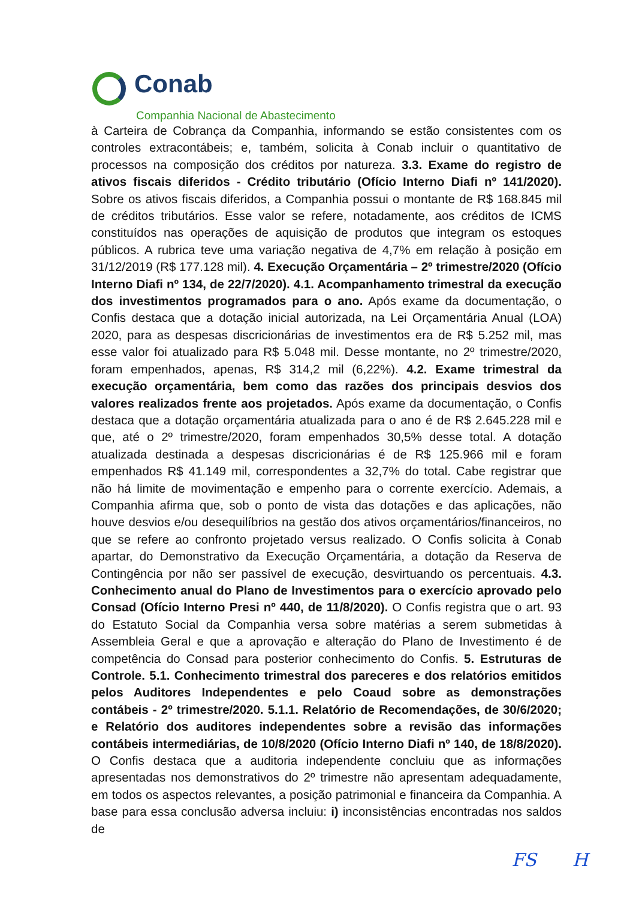Conab
Companhia Nacional de Abastecimento
à Carteira de Cobrança da Companhia, informando se estão consistentes com os controles extracontábeis; e, também, solicita à Conab incluir o quantitativo de processos na composição dos créditos por natureza. 3.3. Exame do registro de ativos fiscais diferidos - Crédito tributário (Ofício Interno Diafi nº 141/2020). Sobre os ativos fiscais diferidos, a Companhia possui o montante de R$ 168.845 mil de créditos tributários. Esse valor se refere, notadamente, aos créditos de ICMS constituídos nas operações de aquisição de produtos que integram os estoques públicos. A rubrica teve uma variação negativa de 4,7% em relação à posição em 31/12/2019 (R$ 177.128 mil). 4. Execução Orçamentária – 2º trimestre/2020 (Ofício Interno Diafi nº 134, de 22/7/2020). 4.1. Acompanhamento trimestral da execução dos investimentos programados para o ano. Após exame da documentação, o Confis destaca que a dotação inicial autorizada, na Lei Orçamentária Anual (LOA) 2020, para as despesas discricionárias de investimentos era de R$ 5.252 mil, mas esse valor foi atualizado para R$ 5.048 mil. Desse montante, no 2º trimestre/2020, foram empenhados, apenas, R$ 314,2 mil (6,22%). 4.2. Exame trimestral da execução orçamentária, bem como das razões dos principais desvios dos valores realizados frente aos projetados. Após exame da documentação, o Confis destaca que a dotação orçamentária atualizada para o ano é de R$ 2.645.228 mil e que, até o 2º trimestre/2020, foram empenhados 30,5% desse total. A dotação atualizada destinada a despesas discricionárias é de R$ 125.966 mil e foram empenhados R$ 41.149 mil, correspondentes a 32,7% do total. Cabe registrar que não há limite de movimentação e empenho para o corrente exercício. Ademais, a Companhia afirma que, sob o ponto de vista das dotações e das aplicações, não houve desvios e/ou desequilíbrios na gestão dos ativos orçamentários/financeiros, no que se refere ao confronto projetado versus realizado. O Confis solicita à Conab apartar, do Demonstrativo da Execução Orçamentária, a dotação da Reserva de Contingência por não ser passível de execução, desvirtuando os percentuais. 4.3. Conhecimento anual do Plano de Investimentos para o exercício aprovado pelo Consad (Ofício Interno Presi nº 440, de 11/8/2020). O Confis registra que o art. 93 do Estatuto Social da Companhia versa sobre matérias a serem submetidas à Assembleia Geral e que a aprovação e alteração do Plano de Investimento é de competência do Consad para posterior conhecimento do Confis. 5. Estruturas de Controle. 5.1. Conhecimento trimestral dos pareceres e dos relatórios emitidos pelos Auditores Independentes e pelo Coaud sobre as demonstrações contábeis - 2º trimestre/2020. 5.1.1. Relatório de Recomendações, de 30/6/2020; e Relatório dos auditores independentes sobre a revisão das informações contábeis intermediárias, de 10/8/2020 (Ofício Interno Diafi nº 140, de 18/8/2020). O Confis destaca que a auditoria independente concluiu que as informações apresentadas nos demonstrativos do 2º trimestre não apresentam adequadamente, em todos os aspectos relevantes, a posição patrimonial e financeira da Companhia. A base para essa conclusão adversa incluiu: i) inconsistências encontradas nos saldos de
FS H